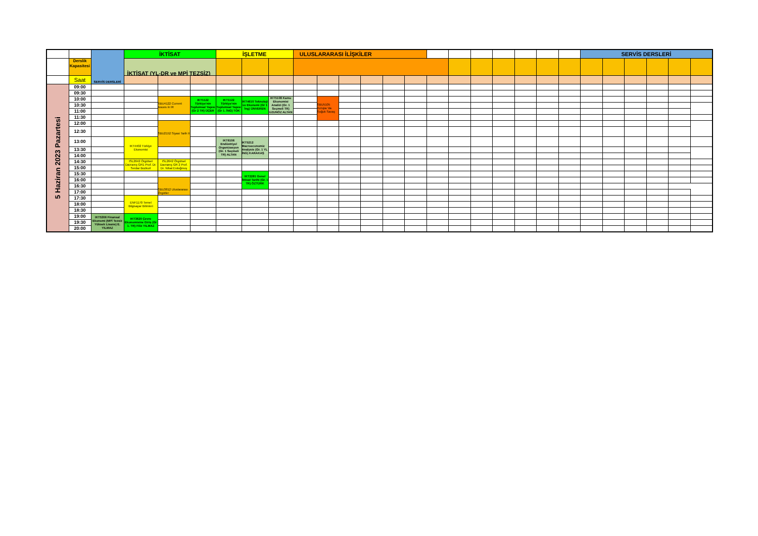| | | SERVİS DERSLERİ | İKTİSAT | | | İŞLETME | | | ULUSLARARASI İLİŞKİLER | | | | | | | | | | | | | SERVİS DERSLERİ | | | | | |
| | Derslik Kapasitesi | | İKTİSAT (YL-DR ve MPİ TEZSİZ) | | | | | | | | | | | | | | | | | | | | | | | | |
| | Saat | | | | | | | | | | | | | | | | | | | | | | | | | | |
| 5 Haziran 2023 Pazartesi | 09:00 | | | | | | | | | | | | | | | | | | | | | | | | | | |
| | 09:30 | | | | | | | | | | | | | | | | | | | | | | | | | | |
| | 10:00 | | | SBU4122 Current Issues in IR | IKT1122 Türkiye'nin Toplumsal Yapısı (Gr 2 TR) ÜÇER | IKT1122 Türkiye'nin Toplumsal Yapısı (Gr 1. İNG) TOK | IKT4610 Teknoloji ve Ekonomi (Gr 1 İng) ÜNVEREN | IKT5108 Kamu Ekonomisi Analizi (Gr. 1 Seçmeli TR) UZUNÖZ ALTAN | | SBU5105 Avrupa 'da Soğuk Savaş | | | | | | | | | | | | | | | | | |
| | 10:30 | | | | | | | | | | | | | | | | | | | | | | | | | | |
| | 11:00 | | | | | | | | | | | | | | | | | | | | | | | | | | |
| | 11:30 | | | | | | | | | | | | | | | | | | | | | | | | | | |
| | 12:00 | | | SBU2152 Siyasi Tarih II | | | | | | | | | | | | | | | | | | | | | | | |
| | 12:30 | | | | | | | | | | | | | | | | | | | | | | | | | | |
| | 13:00 | | IKT4402 Türkiye Ekonomisi | | | IKT6106 Endüstriyel Organizasyon (Gr. 1 Seçmeli TR) ALTAN | IKT5212 Macroeconomic Analysis (Gr. 1 YL İNG) KARAKAŞ | | | | | | | | | | | | | | | | | | | | |
| | 13:30 | | | | | | | | | | | | | | | | | | | | | | | | | | |
| | 14:00 | | | | | | | | | | | | | | | | | | | | | | | | | | |
| | 14:30 | | ISL2642 Örgütsel Davranış GR1 Prof. Dr. Serdar Bozkurt | ISL2642 Örgütsel Davranış GR 2 Prof. Dr. Nihat Erdoğmuş | | | | | | | | | | | | | | | | | | | | | | | |
| | 15:00 | | | | | | | | | | | | | | | | | | | | | | | | | | |
| | 15:30 | | | | | | IKT2281 Genel İktisat Tarihi (Gr. 1 TR) ÖZTÜRK | | | | | | | | | | | | | | | | | | | | |
| | 16:00 | | | SBU3812 Uluslararası Örgütler | | | | | | | | | | | | | | | | | | | | | | | |
| | 16:30 | | | | | | | | | | | | | | | | | | | | | | | | | | |
| | 17:00 | | | | | | | | | | | | | | | | | | | | | | | | | | |
| | 17:30 | | ENF1170 Temel Bilgisayar Bilimleri | | | | | | | | | | | | | | | | | | | | | | | | |
| | 18:00 | | | | | | | | | | | | | | | | | | | | | | | | | | |
| | 18:30 | | | | | | | | | | | | | | | | | | | | | | | | | | |
| | 19:00 | IKT5306 Finansal Ekonomi (MPİ Tezsiz Yüksek Lisans) E. YILMAZ | IKT3620 Çevre Ekonomisine Giriş (Gr 1. TR) Filiz YILMAZ | | | | | | | | | | | | | | | | | | | | | | | | |
| | 19:30 | | | | | | | | | | | | | | | | | | | | | | | | | | |
| | 20:00 | | | | | | | | | | | | | | | | | | | | | | | | | | |